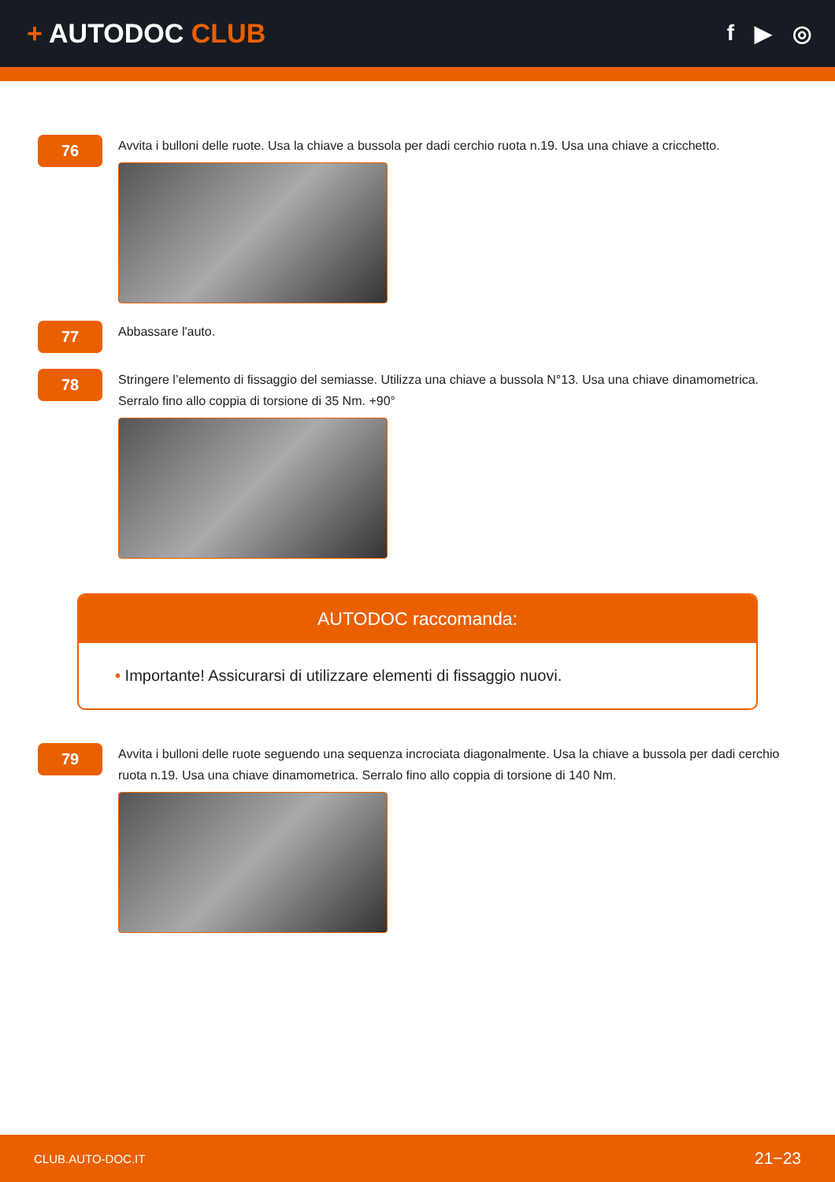+ AUTODOC CLUB
f ▶ ◎
76
Avvita i bulloni delle ruote. Usa la chiave a bussola per dadi cerchio ruota n.19. Usa una chiave a cricchetto.
77
Abbassare l'auto.
78
Stringere l’elemento di fissaggio del semiasse. Utilizza una chiave a bussola N°13. Usa una chiave dinamometrica. Serralo fino allo coppia di torsione di 35 Nm. +90°
AUTODOC raccomanda:
• Importante! Assicurarsi di utilizzare elementi di fissaggio nuovi.
79
Avvita i bulloni delle ruote seguendo una sequenza incrociata diagonalmente. Usa la chiave a bussola per dadi cerchio ruota n.19. Usa una chiave dinamometrica. Serralo fino allo coppia di torsione di 140 Nm.
CLUB.AUTO-DOC.IT 21−23